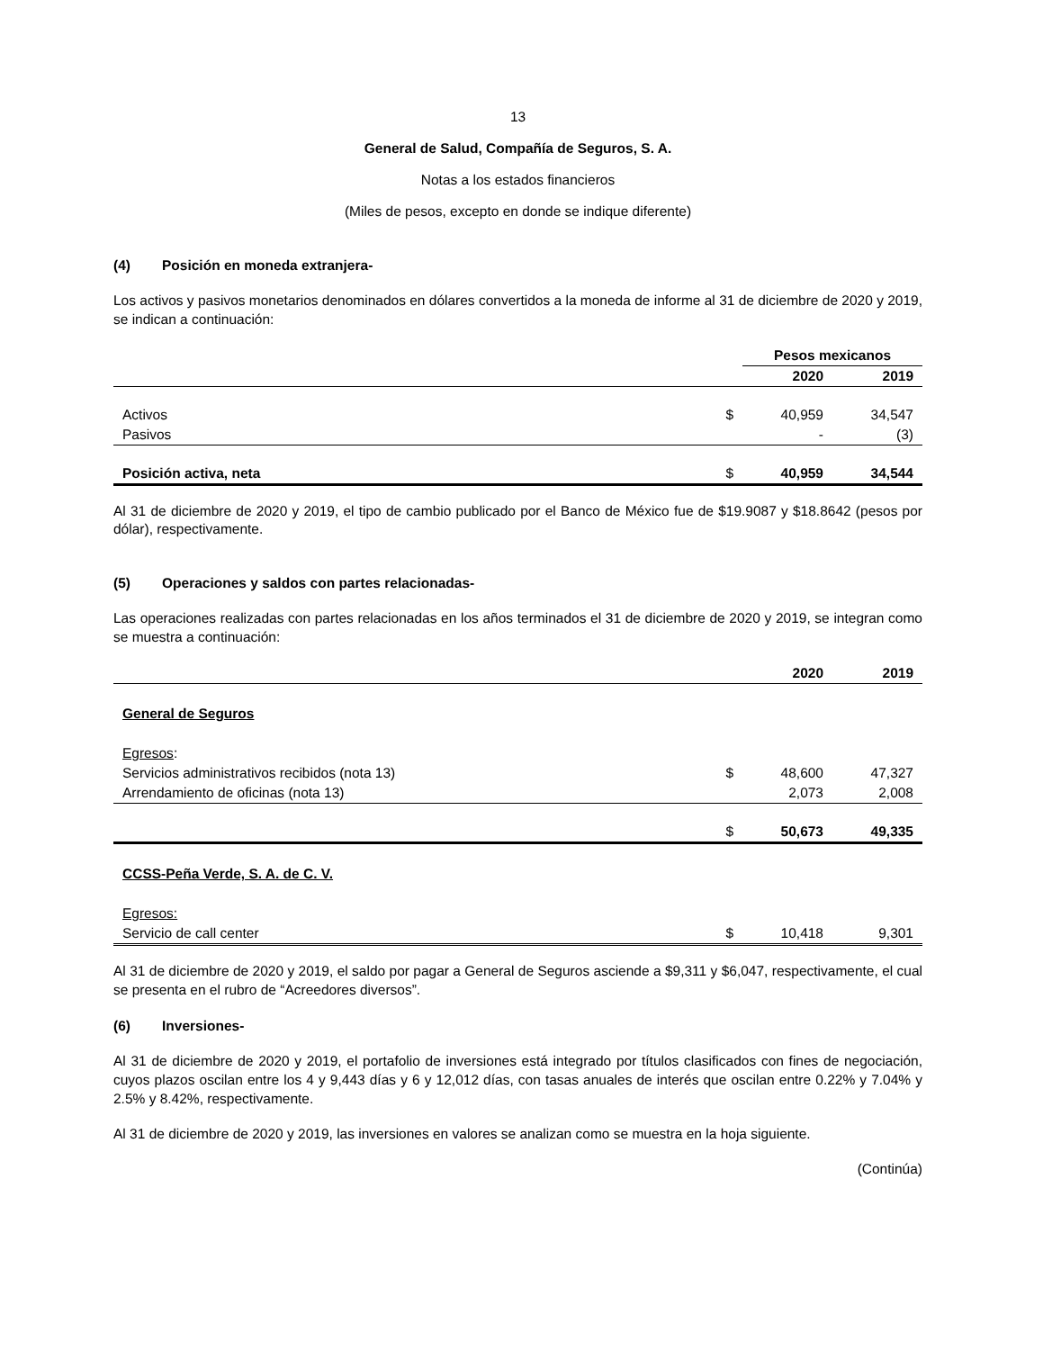13
General de Salud, Compañía de Seguros, S. A.
Notas a los estados financieros
(Miles de pesos, excepto en donde se indique diferente)
(4) Posición en moneda extranjera-
Los activos y pasivos monetarios denominados en dólares convertidos a la moneda de informe al 31 de diciembre de 2020 y 2019, se indican a continuación:
| | | Pesos mexicanos | |
| --- | --- | --- | --- |
| | | 2020 | 2019 |
| Activos | $ | 40,959 | 34,547 |
| Pasivos | | - | (3) |
| Posición activa, neta | $ | 40,959 | 34,544 |
Al 31 de diciembre de 2020 y 2019, el tipo de cambio publicado por el Banco de México fue de $19.9087 y $18.8642 (pesos por dólar), respectivamente.
(5) Operaciones y saldos con partes relacionadas-
Las operaciones realizadas con partes relacionadas en los años terminados el 31 de diciembre de 2020 y 2019, se integran como se muestra a continuación:
| | | 2020 | 2019 |
| --- | --- | --- | --- |
| General de Seguros | | | |
| Egresos : | | | |
| Servicios administrativos recibidos (nota 13) | $ | 48,600 | 47,327 |
| Arrendamiento de oficinas (nota 13) | | 2,073 | 2,008 |
| | $ | 50,673 | 49,335 |
| CCSS-Peña Verde, S. A. de C. V. | | | |
| Egresos: | | | |
| Servicio de call center | $ | 10,418 | 9,301 |
Al 31 de diciembre de 2020 y 2019, el saldo por pagar a General de Seguros asciende a $9,311 y $6,047, respectivamente, el cual se presenta en el rubro de “Acreedores diversos”.
(6) Inversiones-
Al 31 de diciembre de 2020 y 2019, el portafolio de inversiones está integrado por títulos clasificados con fines de negociación, cuyos plazos oscilan entre los 4 y 9,443 días y 6 y 12,012 días, con tasas anuales de interés que oscilan entre 0.22% y 7.04% y 2.5% y 8.42%, respectivamente.
Al 31 de diciembre de 2020 y 2019, las inversiones en valores se analizan como se muestra en la hoja siguiente.
(Continúa)